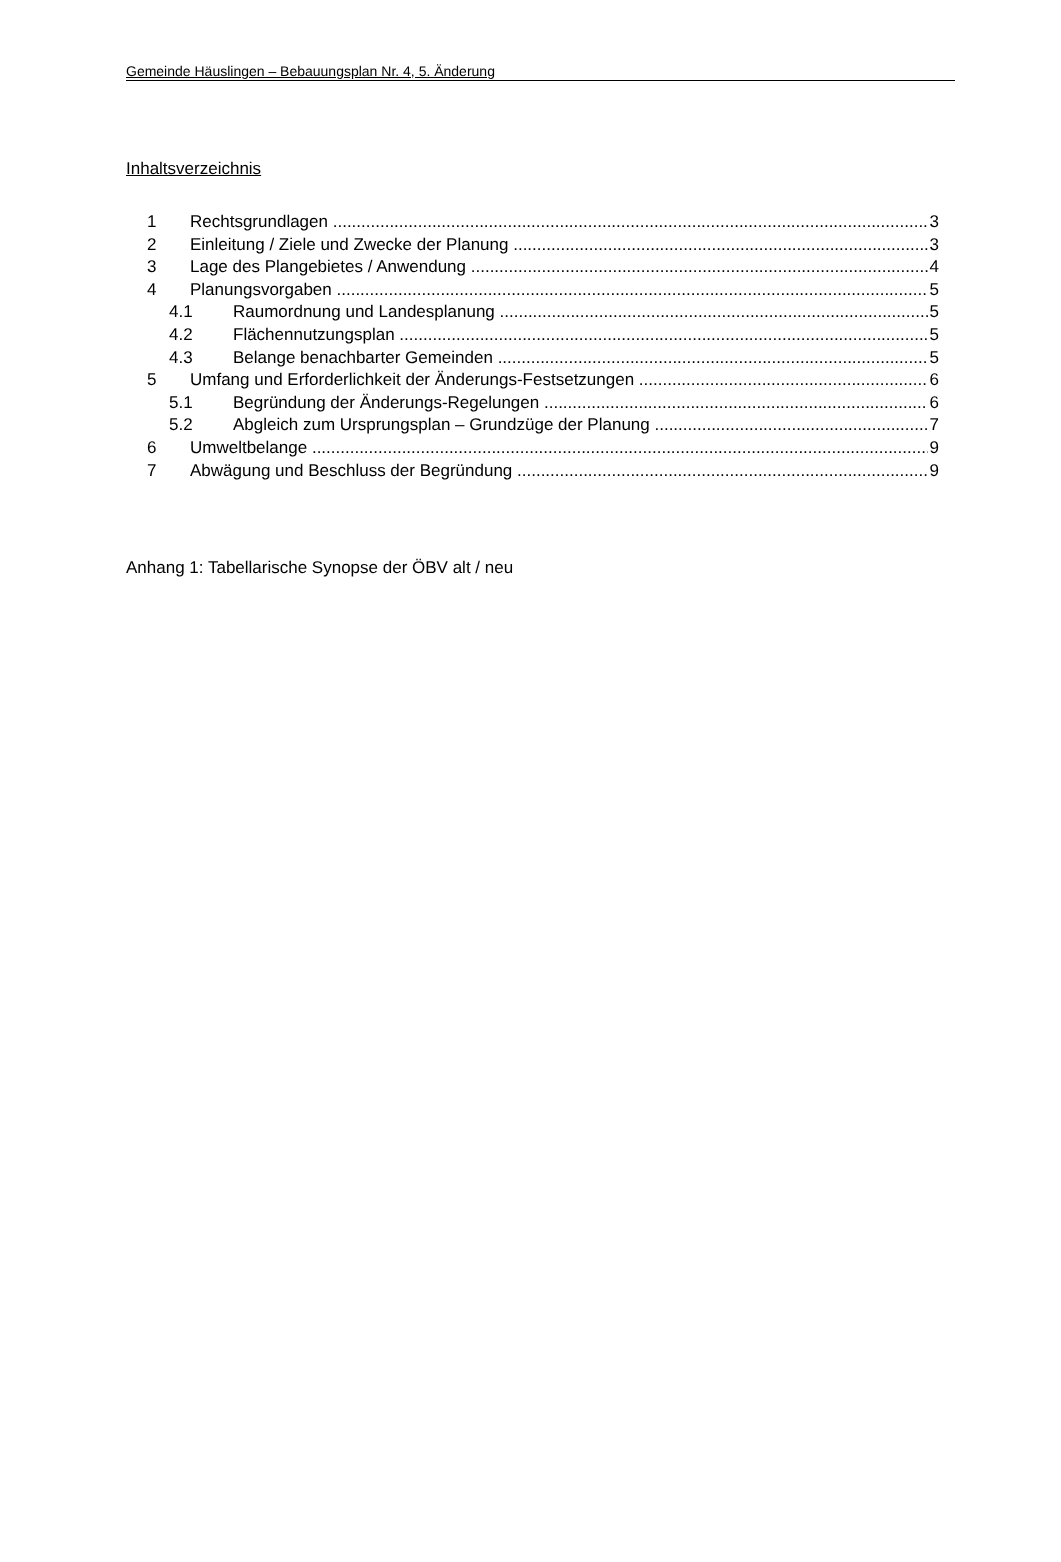Gemeinde Häuslingen – Bebauungsplan Nr. 4, 5. Änderung
Inhaltsverzeichnis
1 Rechtsgrundlagen 3
2 Einleitung / Ziele und Zwecke der Planung 3
3 Lage des Plangebietes / Anwendung 4
4 Planungsvorgaben 5
4.1 Raumordnung und Landesplanung 5
4.2 Flächennutzungsplan 5
4.3 Belange benachbarter Gemeinden 5
5 Umfang und Erforderlichkeit der Änderungs-Festsetzungen 6
5.1 Begründung der Änderungs-Regelungen 6
5.2 Abgleich zum Ursprungsplan – Grundzüge der Planung 7
6 Umweltbelange 9
7 Abwägung und Beschluss der Begründung 9
Anhang 1: Tabellarische Synopse der ÖBV alt / neu